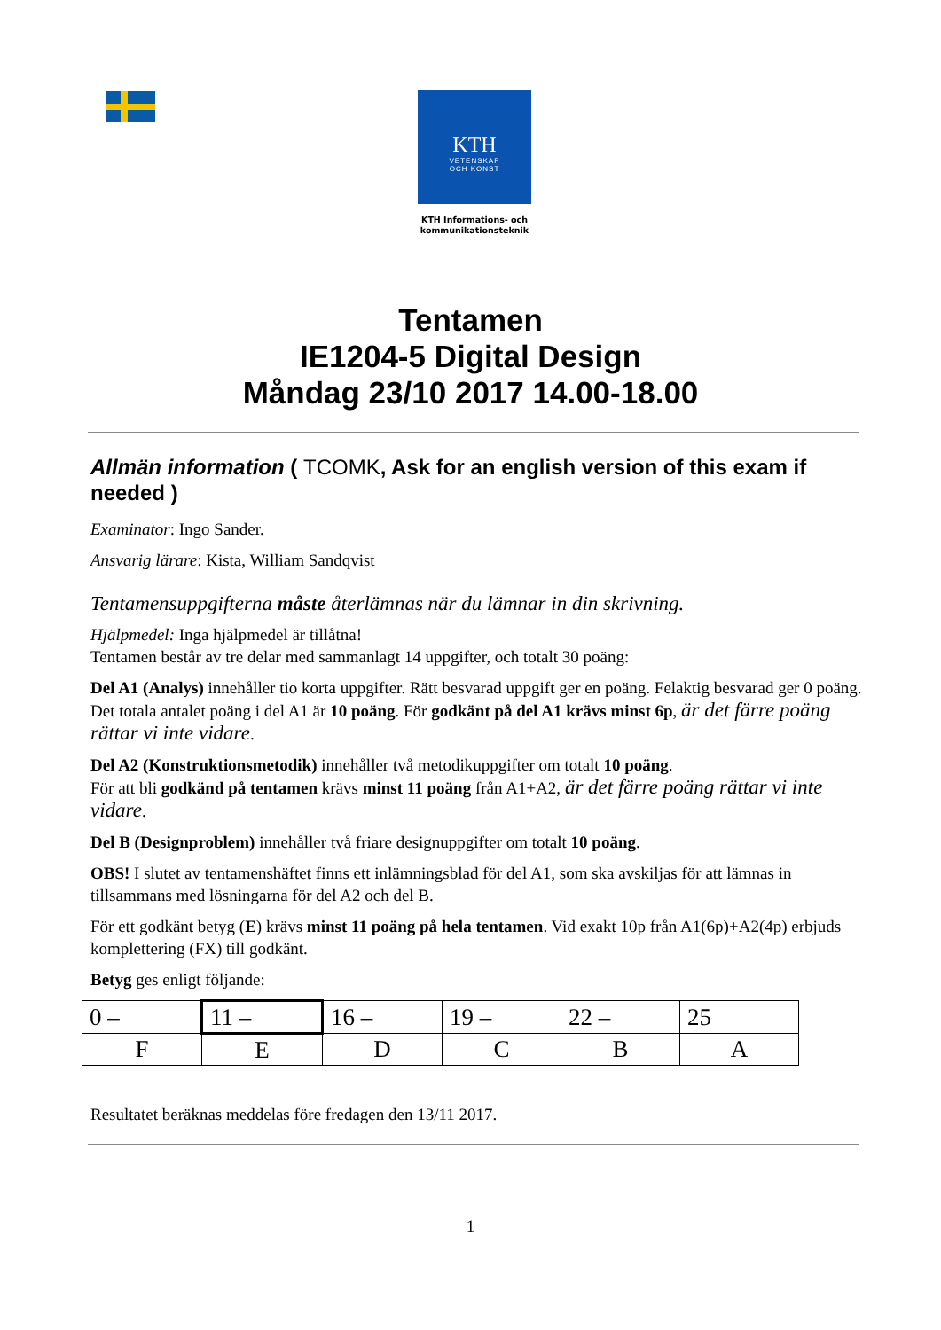KTH
VETENSKAP
OCH KONST
KTH Informations- och kommunikationsteknik
Tentamen
IE1204-5 Digital Design
Måndag 23/10 2017 14.00-18.00
Allmän information ( TCOMK, Ask for an english version of this exam if needed )
Examinator: Ingo Sander.
Ansvarig lärare: Kista, William Sandqvist
Tentamensuppgifterna måste återlämnas när du lämnar in din skrivning.
Hjälpmedel: Inga hjälpmedel är tillåtna!
Tentamen består av tre delar med sammanlagt 14 uppgifter, och totalt 30 poäng:
Del A1 (Analys) innehåller tio korta uppgifter. Rätt besvarad uppgift ger en poäng. Felaktig besvarad ger 0 poäng. Det totala antalet poäng i del A1 är 10 poäng. För godkänt på del A1 krävs minst 6p, är det färre poäng rättar vi inte vidare.
Del A2 (Konstruktionsmetodik) innehåller två metodikuppgifter om totalt 10 poäng.
För att bli godkänd på tentamen krävs minst 11 poäng från A1+A2, är det färre poäng rättar vi inte vidare.
Del B (Designproblem) innehåller två friare designuppgifter om totalt 10 poäng.
OBS! I slutet av tentamenshäftet finns ett inlämningsblad för del A1, som ska avskiljas för att lämnas in tillsammans med lösningarna för del A2 och del B.
För ett godkänt betyg (E) krävs minst 11 poäng på hela tentamen. Vid exakt 10p från A1(6p)+A2(4p) erbjuds komplettering (FX) till godkänt.
Betyg ges enligt följande:
| 0 – | 11 – | 16 – | 19 – | 22 – | 25 |
| F | E | D | C | B | A |
Resultatet beräknas meddelas före fredagen den 13/11 2017.
1